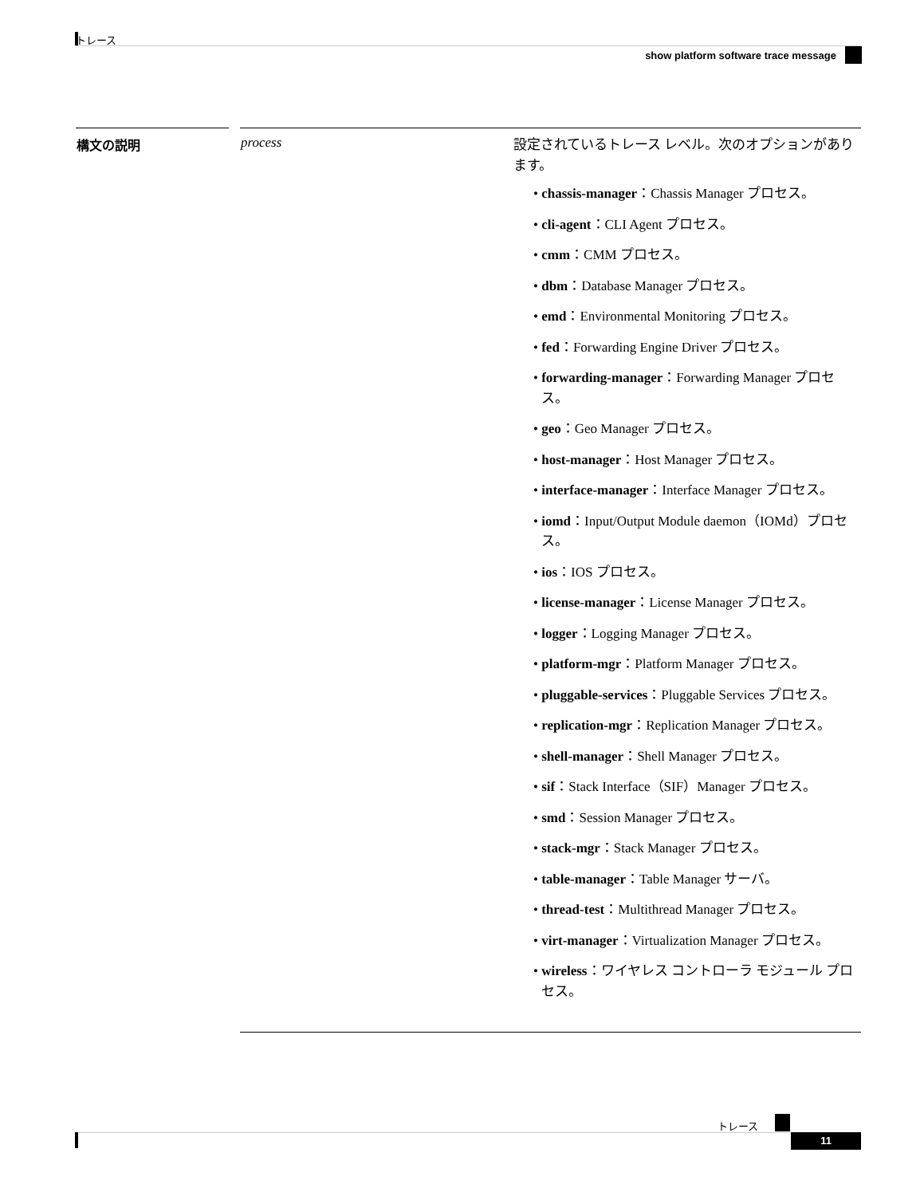トレース
show platform software trace message
| 構文の説明 | | process | 設定されているトレース レベル。次のオプションがあります。 • chassis-manager ：Chassis Manager プロセス。 • cli-agent ：CLI Agent プロセス。 • cmm ：CMM プロセス。 • dbm ：Database Manager プロセス。 • emd ：Environmental Monitoring プロセス。 • fed ：Forwarding Engine Driver プロセス。 • forwarding-manager ：Forwarding Manager プロセス。 • geo ：Geo Manager プロセス。 • host-manager ：Host Manager プロセス。 • interface-manager ：Interface Manager プロセス。 • iomd ：Input/Output Module daemon（IOMd）プロセス。 • ios ：IOS プロセス。 • license-manager ：License Manager プロセス。 • logger ：Logging Manager プロセス。 • platform-mgr ：Platform Manager プロセス。 • pluggable-services ：Pluggable Services プロセス。 • replication-mgr ：Replication Manager プロセス。 • shell-manager ：Shell Manager プロセス。 • sif ：Stack Interface（SIF）Manager プロセス。 • smd ：Session Manager プロセス。 • stack-mgr ：Stack Manager プロセス。 • table-manager ：Table Manager サーバ。 • thread-test ：Multithread Manager プロセス。 • virt-manager ：Virtualization Manager プロセス。 • wireless ：ワイヤレス コントローラ モジュール プロセス。 |
トレース
11